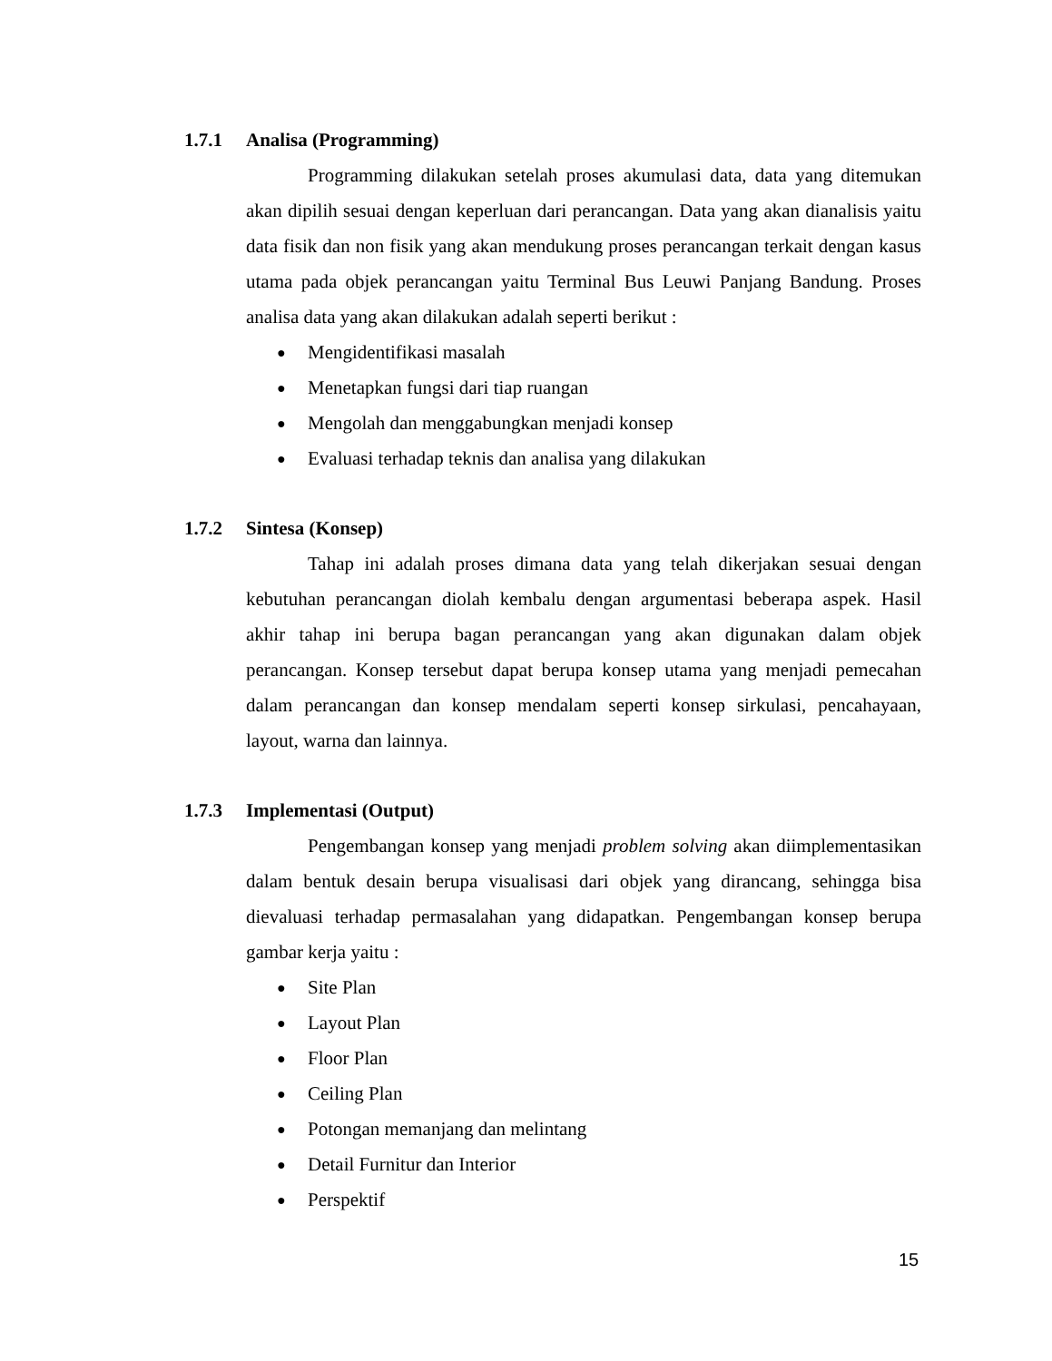1.7.1 Analisa (Programming)
Programming dilakukan setelah proses akumulasi data, data yang ditemukan akan dipilih sesuai dengan keperluan dari perancangan. Data yang akan dianalisis yaitu data fisik dan non fisik yang akan mendukung proses perancangan terkait dengan kasus utama pada objek perancangan yaitu Terminal Bus Leuwi Panjang Bandung. Proses analisa data yang akan dilakukan adalah seperti berikut :
● Mengidentifikasi masalah
● Menetapkan fungsi dari tiap ruangan
● Mengolah dan menggabungkan menjadi konsep
● Evaluasi terhadap teknis dan analisa yang dilakukan
1.7.2 Sintesa (Konsep)
Tahap ini adalah proses dimana data yang telah dikerjakan sesuai dengan kebutuhan perancangan diolah kembalu dengan argumentasi beberapa aspek. Hasil akhir tahap ini berupa bagan perancangan yang akan digunakan dalam objek perancangan. Konsep tersebut dapat berupa konsep utama yang menjadi pemecahan dalam perancangan dan konsep mendalam seperti konsep sirkulasi, pencahayaan, layout, warna dan lainnya.
1.7.3 Implementasi (Output)
Pengembangan konsep yang menjadi problem solving akan diimplementasikan dalam bentuk desain berupa visualisasi dari objek yang dirancang, sehingga bisa dievaluasi terhadap permasalahan yang didapatkan. Pengembangan konsep berupa gambar kerja yaitu :
● Site Plan
● Layout Plan
● Floor Plan
● Ceiling Plan
● Potongan memanjang dan melintang
● Detail Furnitur dan Interior
● Perspektif
15